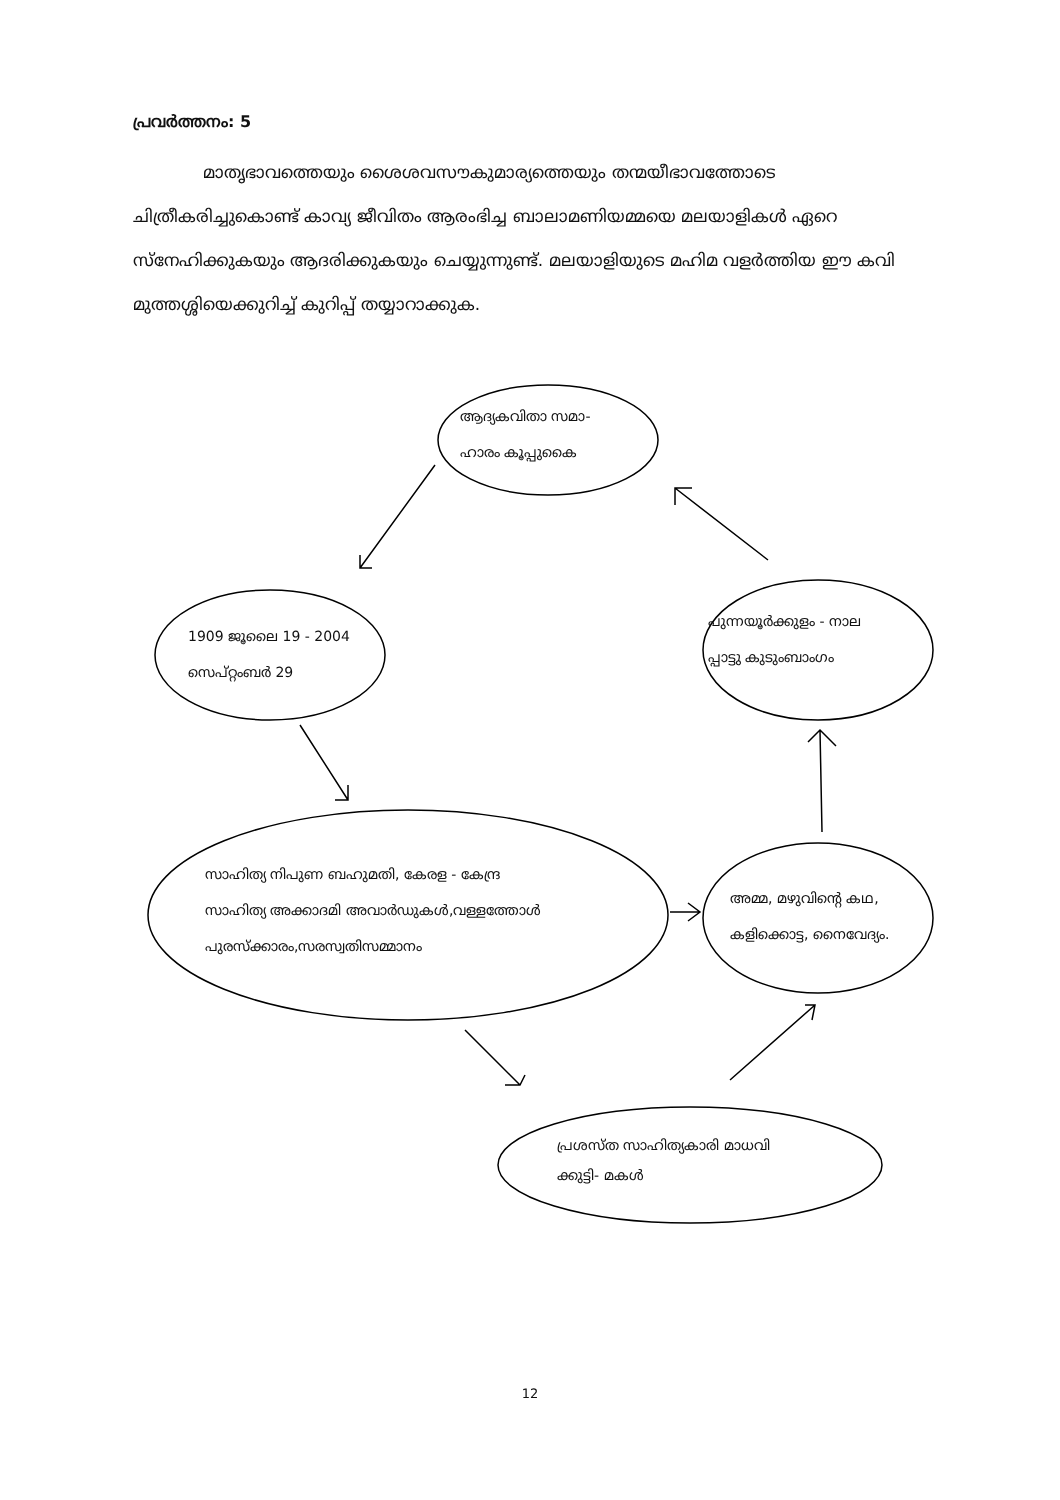പ്രവർത്തനം: 5
മാതൃഭാവത്തെയും ശൈശവസൗകുമാര്യത്തെയും തന്മയീഭാവത്തോടെ ചിത്രീകരിച്ചുകൊണ്ട് കാവ്യ ജീവിതം ആരംഭിച്ച ബാലാമണിയമ്മയെ മലയാളികൾ ഏറെ സ്നേഹിക്കുകയും ആദരിക്കുകയും ചെയ്യുന്നുണ്ട്. മലയാളിയുടെ മഹിമ വളർത്തിയ ഈ കവി മുത്തശ്ശിയെക്കുറിച്ച് കുറിപ്പ് തയ്യാറാക്കുക.
ആദ്യകവിതാ സമാ-
ഹാരം കൂപ്പുകൈ
1909 ജൂലൈ 19 - 2004
സെപ്റ്റംബർ 29
പുന്നയൂർക്കുളം - നാല
പ്പാട്ടു കുടുംബാംഗം
സാഹിത്യ നിപുണ ബഹുമതി, കേരള - കേന്ദ്ര
സാഹിത്യ അക്കാദമി അവാർഡുകൾ,വള്ളത്തോൾ
പുരസ്ക്കാരം,സരസ്വതിസമ്മാനം
അമ്മ, മഴുവിന്റെ കഥ,
കളിക്കൊട്ട, നൈവേദ്യം.
പ്രശസ്ത സാഹിത്യകാരി മാധവി
ക്കുട്ടി- മകൾ
12